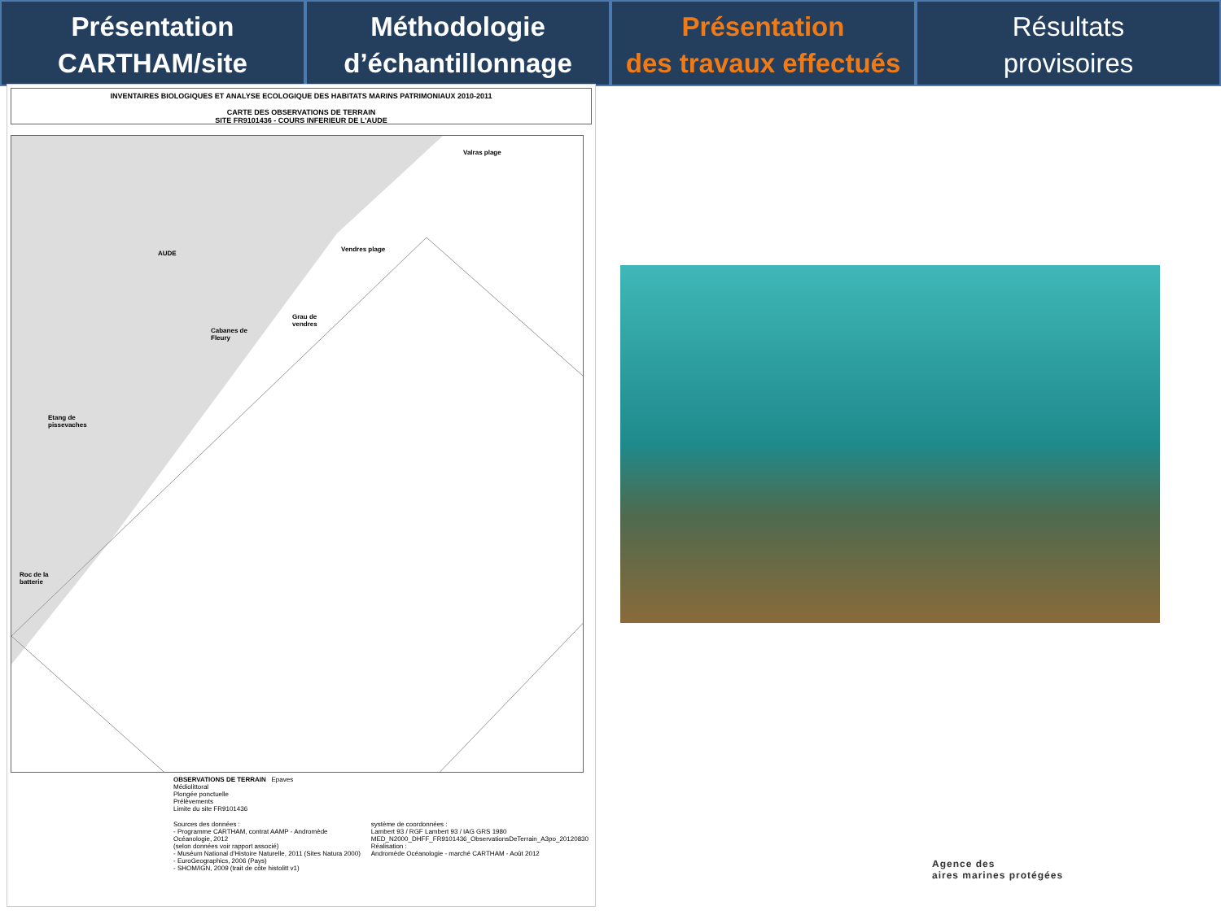Présentation
CARTHAM/site
Méthodologie
d’échantillonnage
Présentation
des travaux effectués
Résultats
provisoires
INVENTAIRES BIOLOGIQUES ET ANALYSE ECOLOGIQUE DES HABITATS MARINS PATRIMONIAUX 2010-2011
CARTE DES OBSERVATIONS DE TERRAIN
SITE FR9101436 - COURS INFERIEUR DE L'AUDE
Valras plage
Vendres plage
Grau de
vendres
Cabanes de
Fleury
Etang de
pissevaches
Roc de la
batterie
AUDE
OBSERVATIONS DE TERRAIN Epaves
Médiolittoral
Plongée ponctuelle
Prélèvements
Limite du site FR9101436
Sources des données :
- Programme CARTHAM, contrat AAMP - Andromède Océanologie, 2012
(selon données voir rapport associé)
- Muséum National d'Histoire Naturelle, 2011 (Sites Natura 2000)
- EuroGeographics, 2006 (Pays)
- SHOM/IGN, 2009 (trait de côte histolitt v1)
système de coordonnées :
Lambert 93 / RGF Lambert 93 / IAG GRS 1980
MED_N2000_DHFF_FR9101436_ObservationsDeTerrain_A3po_20120830
Réalisation :
Andromède Océanologie - marché CARTHAM - Août 2012
Agence des
aires marines protégées